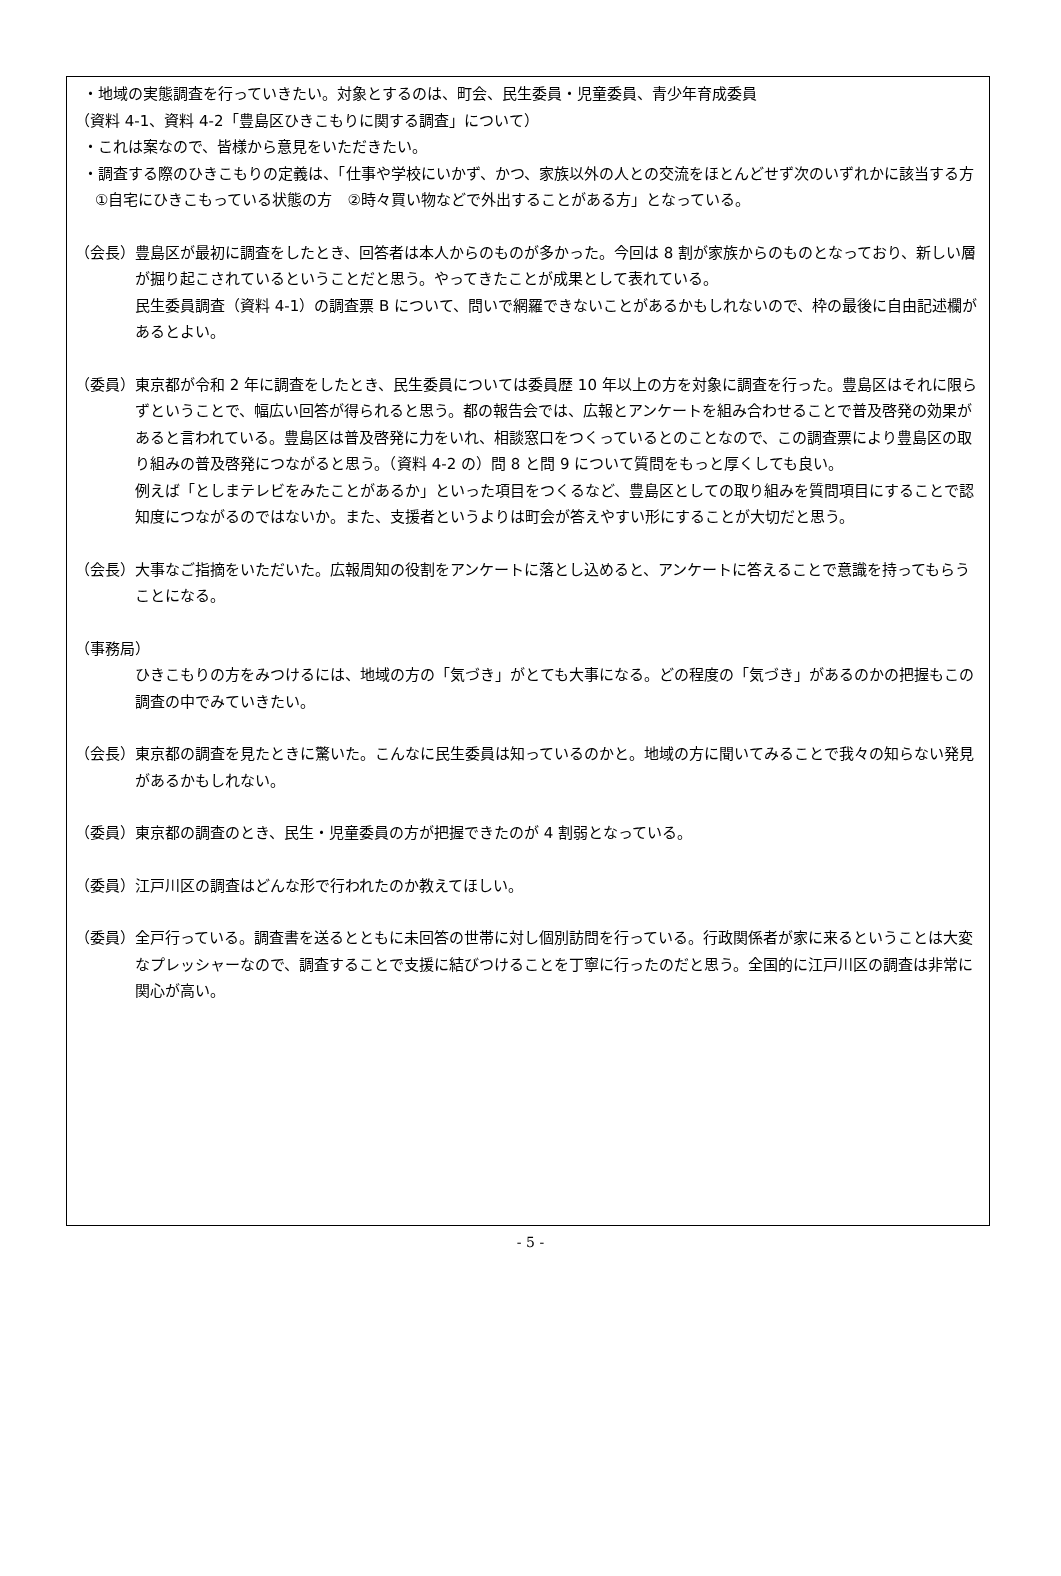・地域の実態調査を行っていきたい。対象とするのは、町会、民生委員・児童委員、青少年育成委員
（資料 4-1、資料 4-2「豊島区ひきこもりに関する調査」について）
・これは案なので、皆様から意見をいただきたい。
・調査する際のひきこもりの定義は、「仕事や学校にいかず、かつ、家族以外の人との交流をほとんどせず次のいずれかに該当する方　①自宅にひきこもっている状態の方　②時々買い物などで外出することがある方」となっている。
（会長）豊島区が最初に調査をしたとき、回答者は本人からのものが多かった。今回は 8 割が家族からのものとなっており、新しい層が掘り起こされているということだと思う。やってきたことが成果として表れている。
民生委員調査（資料 4-1）の調査票 B について、問いで網羅できないことがあるかもしれないので、枠の最後に自由記述欄があるとよい。
（委員）東京都が令和 2 年に調査をしたとき、民生委員については委員歴 10 年以上の方を対象に調査を行った。豊島区はそれに限らずということで、幅広い回答が得られると思う。都の報告会では、広報とアンケートを組み合わせることで普及啓発の効果があると言われている。豊島区は普及啓発に力をいれ、相談窓口をつくっているとのことなので、この調査票により豊島区の取り組みの普及啓発につながると思う。（資料 4-2 の）問 8 と問 9 について質問をもっと厚くしても良い。
例えば「としまテレビをみたことがあるか」といった項目をつくるなど、豊島区としての取り組みを質問項目にすることで認知度につながるのではないか。また、支援者というよりは町会が答えやすい形にすることが大切だと思う。
（会長）大事なご指摘をいただいた。広報周知の役割をアンケートに落とし込めると、アンケートに答えることで意識を持ってもらうことになる。
（事務局）
ひきこもりの方をみつけるには、地域の方の「気づき」がとても大事になる。どの程度の「気づき」があるのかの把握もこの調査の中でみていきたい。
（会長）東京都の調査を見たときに驚いた。こんなに民生委員は知っているのかと。地域の方に聞いてみることで我々の知らない発見があるかもしれない。
（委員）東京都の調査のとき、民生・児童委員の方が把握できたのが 4 割弱となっている。
（委員）江戸川区の調査はどんな形で行われたのか教えてほしい。
（委員）全戸行っている。調査書を送るとともに未回答の世帯に対し個別訪問を行っている。行政関係者が家に来るということは大変なプレッシャーなので、調査することで支援に結びつけることを丁寧に行ったのだと思う。全国的に江戸川区の調査は非常に関心が高い。
- 5 -